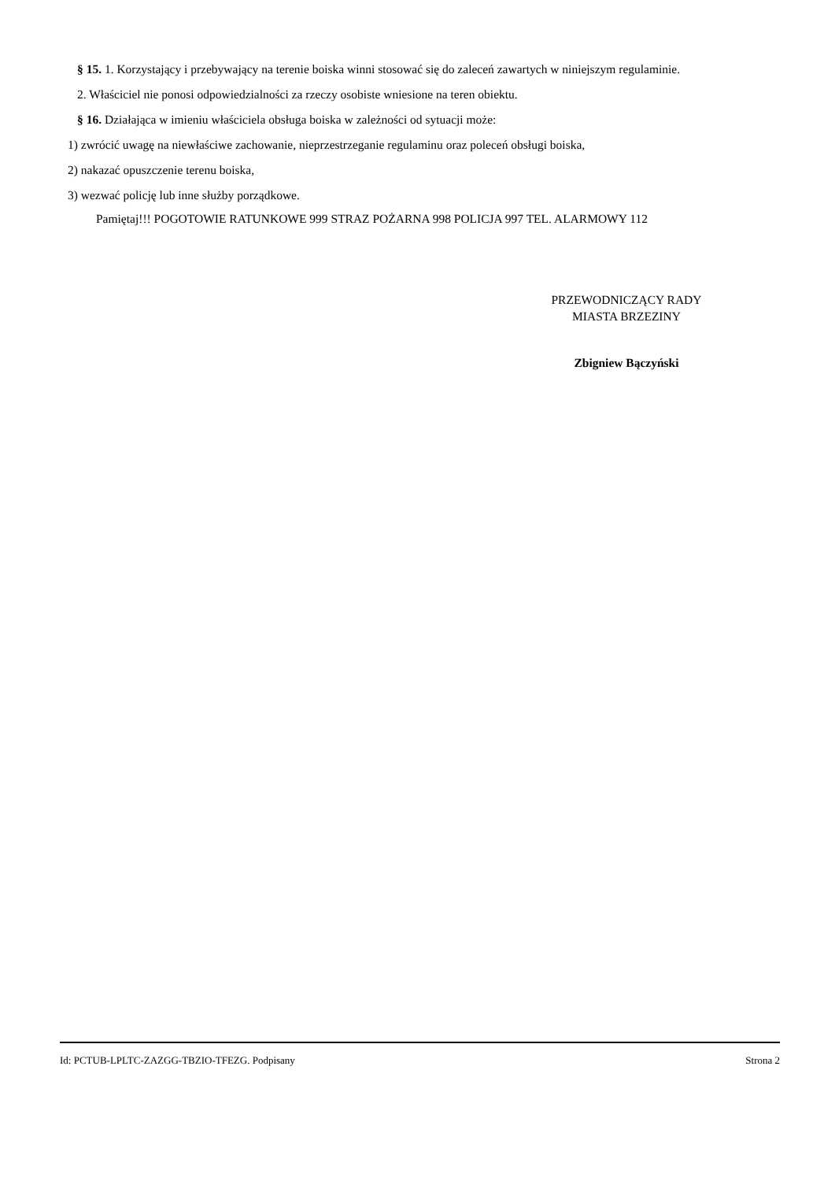§ 15. 1. Korzystający i przebywający na terenie boiska winni stosować się do zaleceń zawartych w niniejszym regulaminie.
2. Właściciel nie ponosi odpowiedzialności za rzeczy osobiste wniesione na teren obiektu.
§ 16. Działająca w imieniu właściciela obsługa boiska w zależności od sytuacji może:
1) zwrócić uwagę na niewłaściwe zachowanie, nieprzestrzeganie regulaminu oraz poleceń obsługi boiska,
2) nakazać opuszczenie terenu boiska,
3) wezwać policję lub inne służby porządkowe.
Pamiętaj!!! POGOTOWIE RATUNKOWE 999 STRAZ POŻARNA 998 POLICJA 997 TEL. ALARMOWY 112
PRZEWODNICZĄCY RADY
MIASTA BRZEZINY
Zbigniew Bączyński
Id: PCTUB-LPLTC-ZAZGG-TBZIO-TFEZG. Podpisany Strona 2